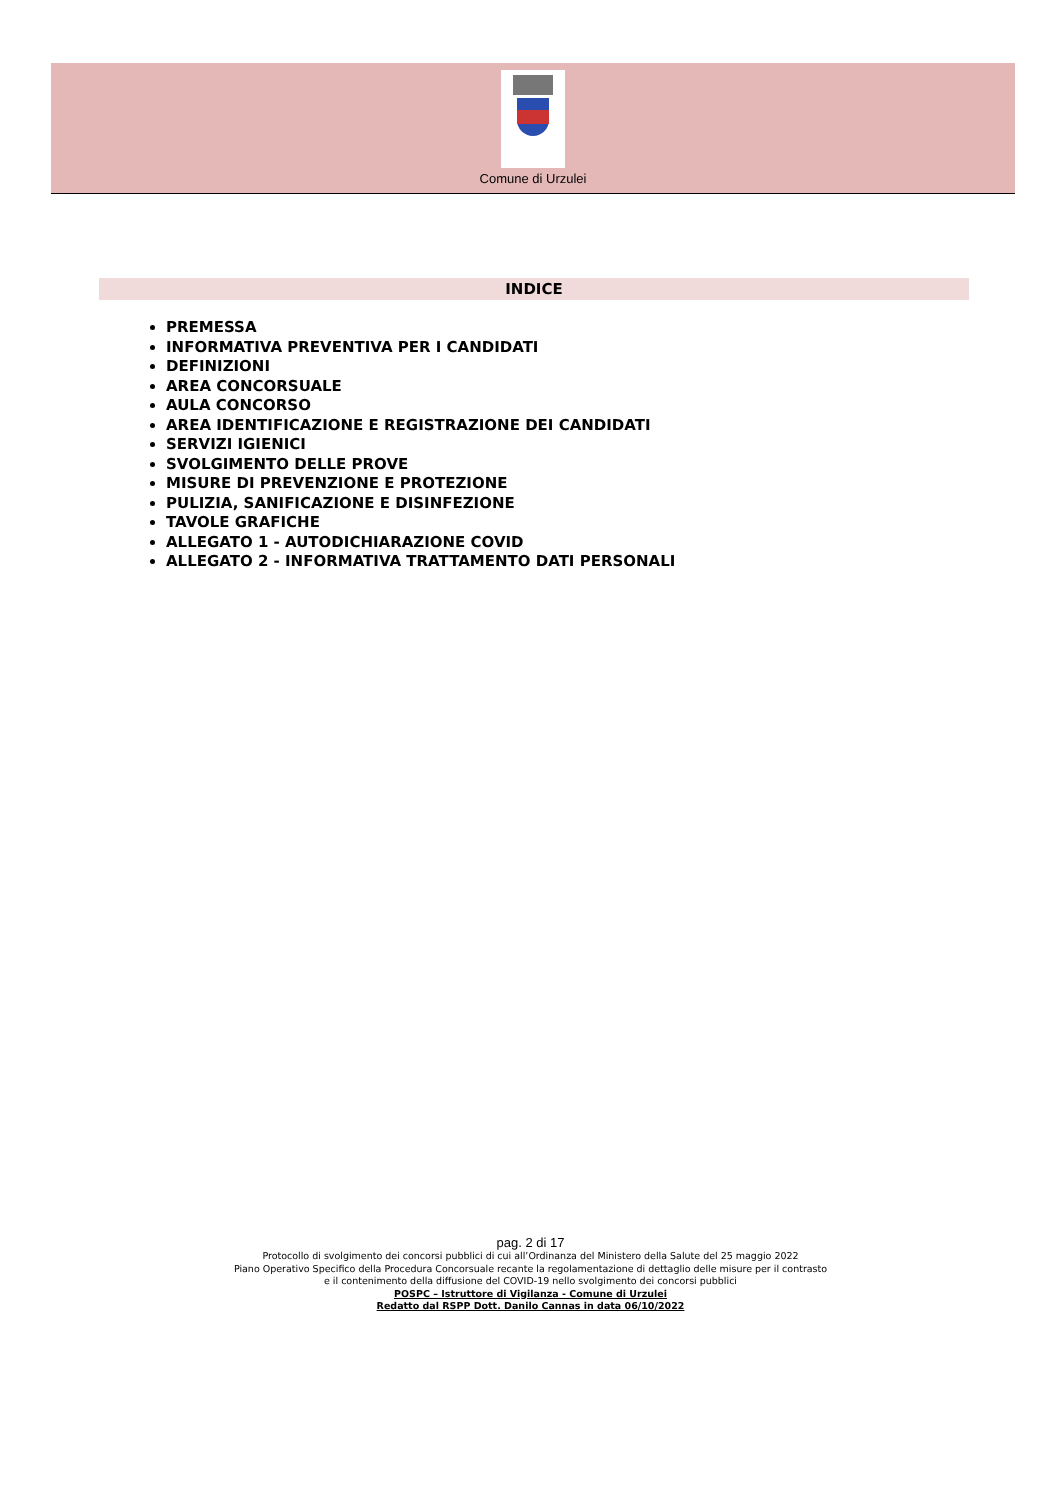Comune di Urzulei
INDICE
PREMESSA
INFORMATIVA PREVENTIVA PER I CANDIDATI
DEFINIZIONI
AREA CONCORSUALE
AULA CONCORSO
AREA IDENTIFICAZIONE E REGISTRAZIONE DEI CANDIDATI
SERVIZI IGIENICI
SVOLGIMENTO DELLE PROVE
MISURE DI PREVENZIONE E PROTEZIONE
PULIZIA, SANIFICAZIONE E DISINFEZIONE
TAVOLE GRAFICHE
ALLEGATO 1 - AUTODICHIARAZIONE COVID
ALLEGATO 2 - INFORMATIVA TRATTAMENTO DATI PERSONALI
pag. 2 di 17
Protocollo di svolgimento dei concorsi pubblici di cui all’Ordinanza del Ministero della Salute del 25 maggio 2022
Piano Operativo Specifico della Procedura Concorsuale recante la regolamentazione di dettaglio delle misure per il contrasto
e il contenimento della diffusione del COVID-19 nello svolgimento dei concorsi pubblici
POSPC – Istruttore di Vigilanza - Comune di Urzulei
Redatto dal RSPP Dott. Danilo Cannas in data 06/10/2022